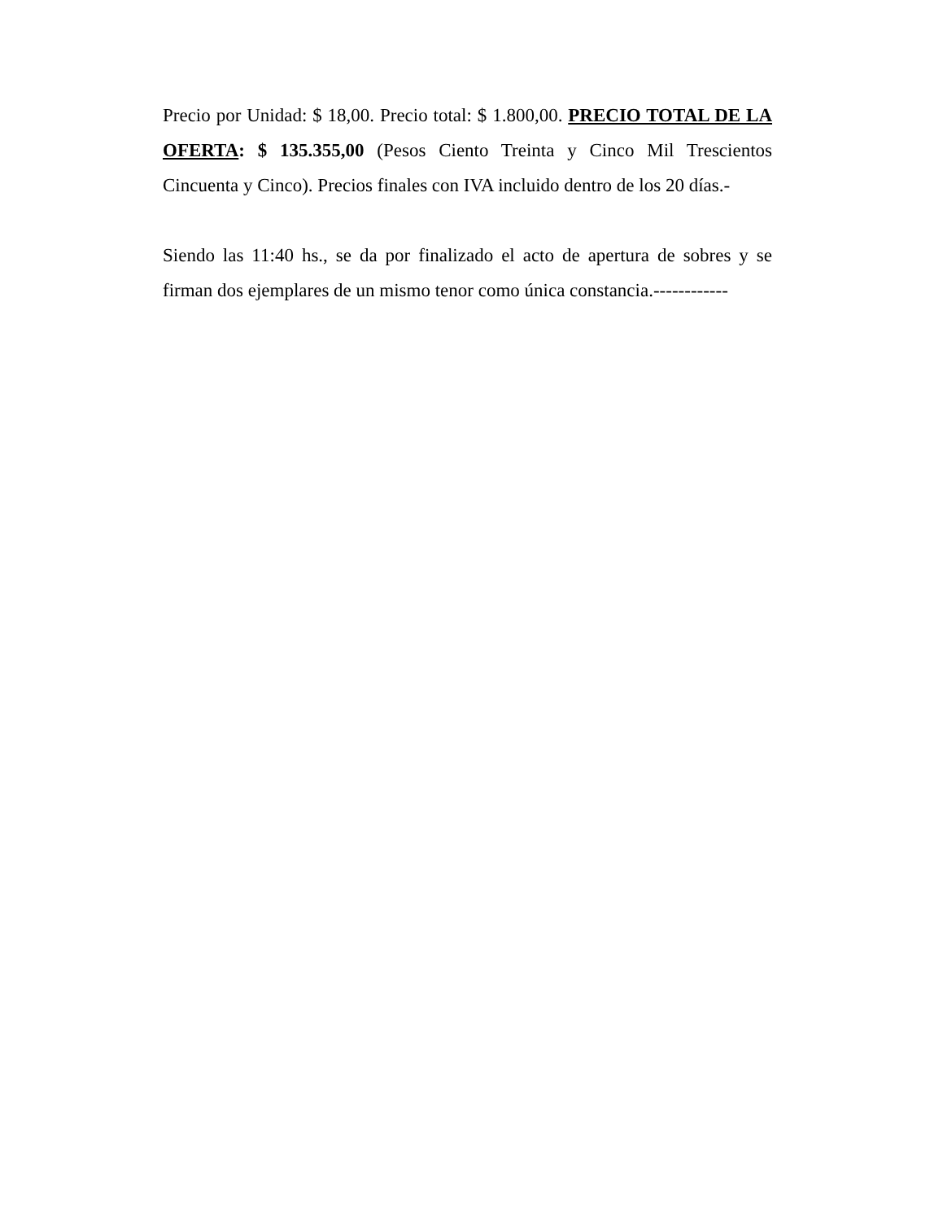Precio por Unidad: $ 18,00. Precio total: $ 1.800,00. PRECIO TOTAL DE LA OFERTA: $ 135.355,00 (Pesos Ciento Treinta y Cinco Mil Trescientos Cincuenta y Cinco). Precios finales con IVA incluido dentro de los 20 días.-
Siendo las 11:40 hs., se da por finalizado el acto de apertura de sobres y se firman dos ejemplares de un mismo tenor como única constancia.------------